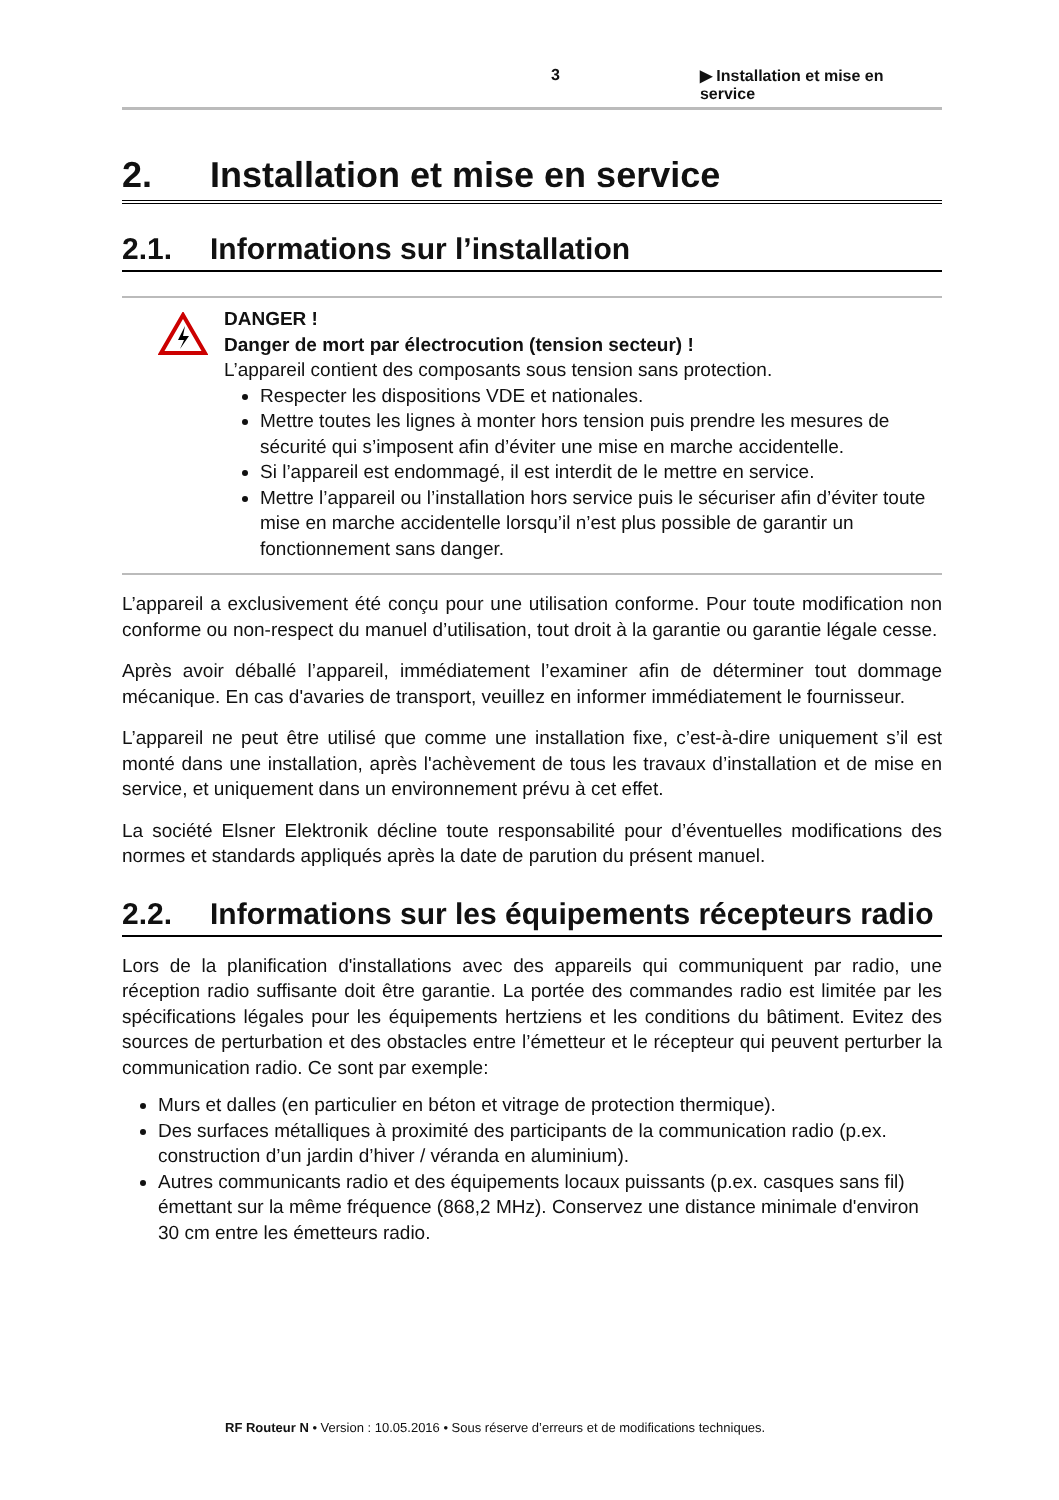3 ▶ Installation et mise en service
2. Installation et mise en service
2.1. Informations sur l’installation
DANGER !
Danger de mort par électrocution (tension secteur) !
L’appareil contient des composants sous tension sans protection.
Respecter les dispositions VDE et nationales.
Mettre toutes les lignes à monter hors tension puis prendre les mesures de sécurité qui s’imposent afin d’éviter une mise en marche accidentelle.
Si l’appareil est endommagé, il est interdit de le mettre en service.
Mettre l’appareil ou l’installation hors service puis le sécuriser afin d’éviter toute mise en marche accidentelle lorsqu’il n’est plus possible de garantir un fonctionnement sans danger.
L’appareil a exclusivement été conçu pour une utilisation conforme. Pour toute modification non conforme ou non-respect du manuel d’utilisation, tout droit à la garantie ou garantie légale cesse.
Après avoir déballé l’appareil, immédiatement l’examiner afin de déterminer tout dommage mécanique. En cas d'avaries de transport, veuillez en informer immédiatement le fournisseur.
L’appareil ne peut être utilisé que comme une installation fixe, c’est-à-dire uniquement s’il est monté dans une installation, après l'achèvement de tous les travaux d’installation et de mise en service, et uniquement dans un environnement prévu à cet effet.
La société Elsner Elektronik décline toute responsabilité pour d’éventuelles modifications des normes et standards appliqués après la date de parution du présent manuel.
2.2. Informations sur les équipements récepteurs radio
Lors de la planification d'installations avec des appareils qui communiquent par radio, une réception radio suffisante doit être garantie. La portée des commandes radio est limitée par les spécifications légales pour les équipements hertziens et les conditions du bâtiment. Evitez des sources de perturbation et des obstacles entre l’émetteur et le récepteur qui peuvent perturber la communication radio. Ce sont par exemple:
Murs et dalles (en particulier en béton et vitrage de protection thermique).
Des surfaces métalliques à proximité des participants de la communication radio (p.ex. construction d’un jardin d’hiver / véranda en aluminium).
Autres communicants radio et des équipements locaux puissants (p.ex. casques sans fil) émettant sur la même fréquence (868,2 MHz). Conservez une distance minimale d'environ 30 cm entre les émetteurs radio.
RF Routeur N • Version : 10.05.2016 • Sous réserve d’erreurs et de modifications techniques.